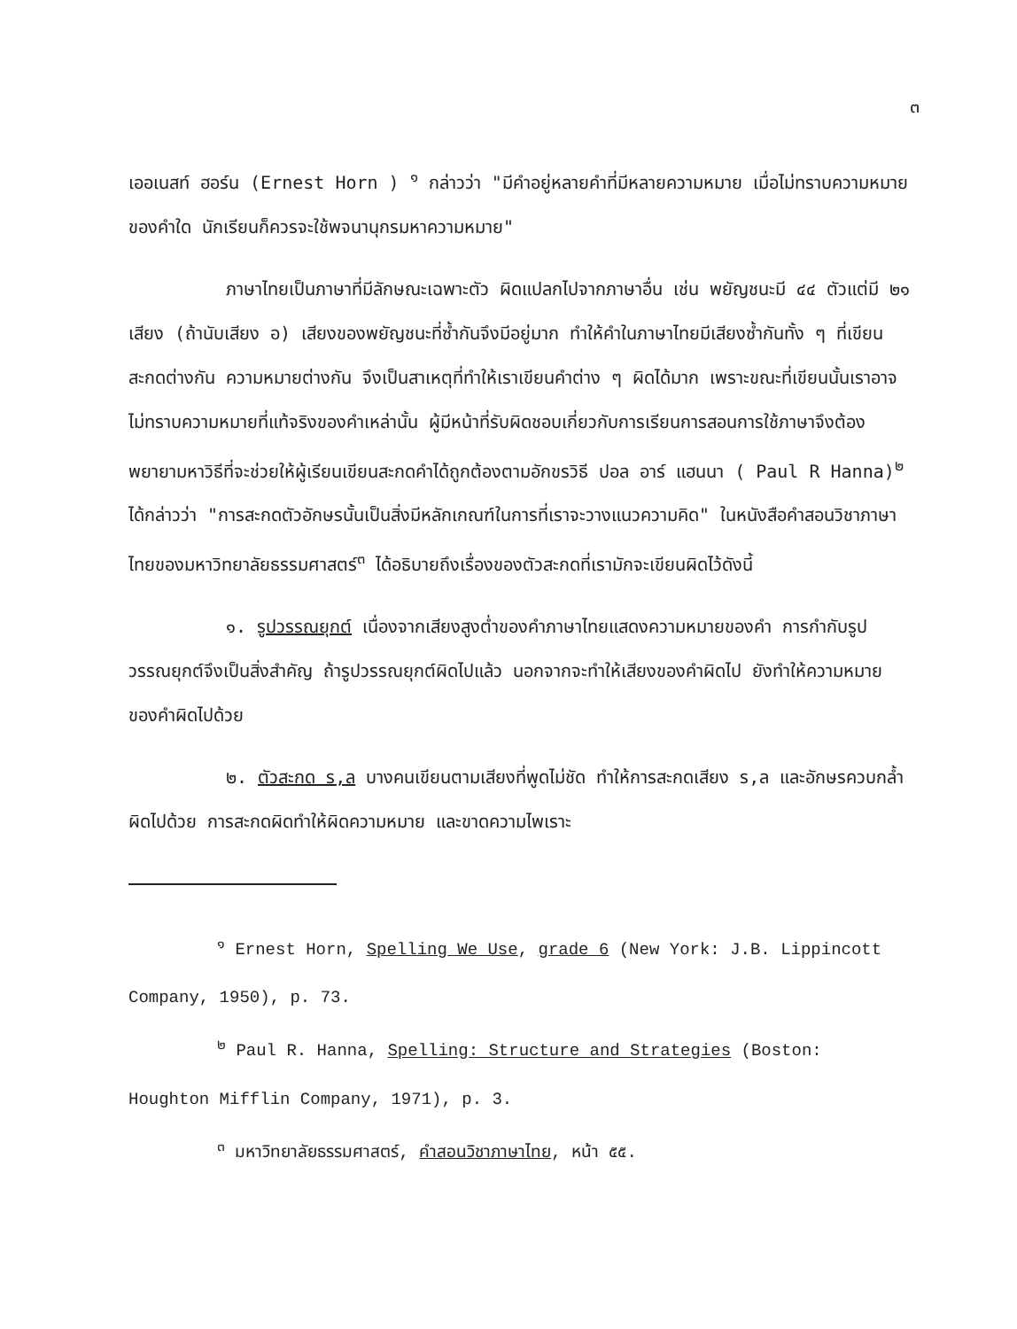๓
เออเนสท์ ฮอร์น (Ernest Horn ) <sup>๑</sup> กล่าวว่า "มีคำอยู่หลายคำที่มีหลายความหมาย เมื่อไม่ทราบความหมายของคำใด นักเรียนก็ควรจะใช้พจนานุกรมหาความหมาย"
ภาษาไทยเป็นภาษาที่มีลักษณะเฉพาะตัว ผิดแปลกไปจากภาษาอื่น เช่น พยัญชนะมี ๔๔ ตัวแต่มี ๒๑ เสียง (ถ้านับเสียง อ) เสียงของพยัญชนะที่ซ้ำกันจึงมีอยู่มาก ทำให้คำในภาษาไทยมีเสียงซ้ำกันทั้ง ๆ ที่เขียนสะกดต่างกัน ความหมายต่างกัน จึงเป็นสาเหตุที่ทำให้เราเขียนคำต่าง ๆ ผิดได้มาก เพราะขณะที่เขียนนั้นเราอาจไม่ทราบความหมายที่แท้จริงของคำเหล่านั้น ผู้มีหน้าที่รับผิดชอบเกี่ยวกับการเรียนการสอนการใช้ภาษาจึงต้องพยายามหาวิธีที่จะช่วยให้ผู้เรียนเขียนสะกดคำได้ถูกต้องตามอักขรวิธี ปอล อาร์ แฮนนา ( Paul R Hanna)<sup>๒</sup> ได้กล่าวว่า "การสะกดตัวอักษรนั้นเป็นสิ่งมีหลักเกณฑ์ในการที่เราจะวางแนวความคิด" ในหนังสือคำสอนวิชาภาษาไทยของมหาวิทยาลัยธรรมศาสตร์<sup>๓</sup> ได้อธิบายถึงเรื่องของตัวสะกดที่เรามักจะเขียนผิดไว้ดังนี้
๑. รูปวรรณยุกต์ เนื่องจากเสียงสูงต่ำของคำภาษาไทยแสดงความหมายของคำ การกำกับรูปวรรณยุกต์จึงเป็นสิ่งสำคัญ ถ้ารูปวรรณยุกต์ผิดไปแล้ว นอกจากจะทำให้เสียงของคำผิดไป ยังทำให้ความหมายของคำผิดไปด้วย
๒. ตัวสะกด ร,ล บางคนเขียนตามเสียงที่พูดไม่ชัด ทำให้การสะกดเสียง ร,ล และอักษรควบกล้ำผิดไปด้วย การสะกดผิดทำให้ผิดความหมาย และขาดความไพเราะ
<sup>๑</sup> Ernest Horn, Spelling We Use, grade 6 (New York: J.B. Lippincott
Company, 1950), p. 73.
<sup>๒</sup> Paul R. Hanna, Spelling: Structure and Strategies (Boston:
Houghton Mifflin Company, 1971), p. 3.
<sup>๓</sup> มหาวิทยาลัยธรรมศาสตร์, คำสอนวิชาภาษาไทย, หน้า ๕๕.